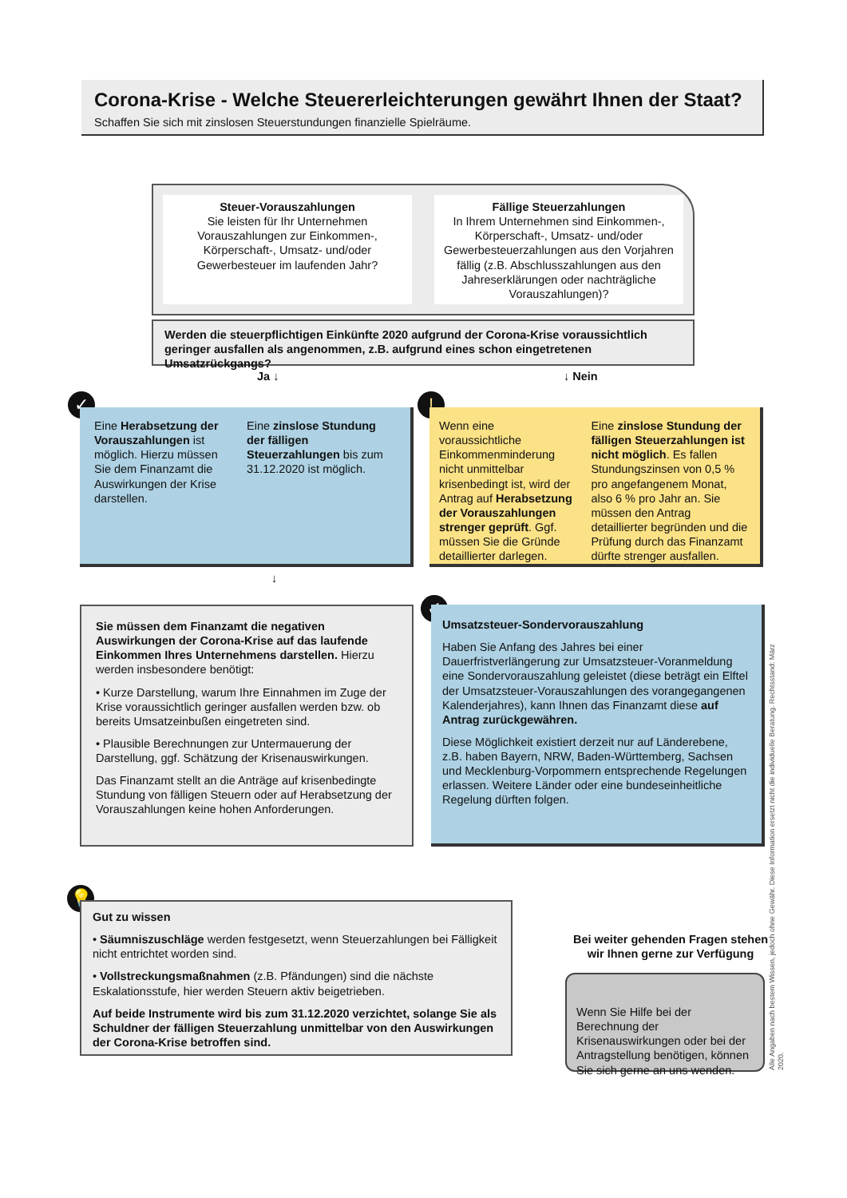Corona-Krise - Welche Steuererleichterungen gewährt Ihnen der Staat?
Schaffen Sie sich mit zinslosen Steuerstundungen finanzielle Spielräume.
Steuer-Vorauszahlungen
Sie leisten für Ihr Unternehmen Vorauszahlungen zur Einkommen-, Körperschaft-, Umsatz- und/oder Gewerbesteuer im laufenden Jahr?
Fällige Steuerzahlungen
In Ihrem Unternehmen sind Einkommen-, Körperschaft-, Umsatz- und/oder Gewerbesteuerzahlungen aus den Vorjahren fällig (z.B. Abschlusszahlungen aus den Jahreserklärungen oder nachträgliche Vorauszahlungen)?
Werden die steuerpflichtigen Einkünfte 2020 aufgrund der Corona-Krise voraussichtlich geringer ausfallen als angenommen, z.B. aufgrund eines schon eingetretenen Umsatzrückgangs?
Ja ↓ ↓ Nein
✓
Eine Herabsetzung der Vorauszahlungen ist möglich. Hierzu müssen Sie dem Finanzamt die Auswirkungen der Krise darstellen.
Eine zinslose Stundung der fälligen Steuerzahlungen bis zum 31.12.2020 ist möglich.
!
Wenn eine voraussichtliche Einkommenminderung nicht unmittelbar krisenbedingt ist, wird der Antrag auf Herabsetzung der Vorauszahlungen strenger geprüft. Ggf. müssen Sie die Gründe detaillierter darlegen.
Eine zinslose Stundung der fälligen Steuerzahlungen ist nicht möglich. Es fallen Stundungszinsen von 0,5 % pro angefangenem Monat, also 6 % pro Jahr an. Sie müssen den Antrag detaillierter begründen und die Prüfung durch das Finanzamt dürfte strenger ausfallen.
↓
Sie müssen dem Finanzamt die negativen Auswirkungen der Corona-Krise auf das laufende Einkommen Ihres Unternehmens darstellen. Hierzu werden insbesondere benötigt:
• Kurze Darstellung, warum Ihre Einnahmen im Zuge der Krise voraussichtlich geringer ausfallen werden bzw. ob bereits Umsatzeinbußen eingetreten sind.
• Plausible Berechnungen zur Untermauerung der Darstellung, ggf. Schätzung der Krisenauswirkungen.
Das Finanzamt stellt an die Anträge auf krisenbedingte Stundung von fälligen Steuern oder auf Herabsetzung der Vorauszahlungen keine hohen Anforderungen.
✓
Umsatzsteuer-Sondervorauszahlung
Haben Sie Anfang des Jahres bei einer Dauerfristverlängerung zur Umsatzsteuer-Voranmeldung eine Sondervorauszahlung geleistet (diese beträgt ein Elftel der Umsatzsteuer-Vorauszahlungen des vorangegangenen Kalenderjahres), kann Ihnen das Finanzamt diese auf Antrag zurückgewähren.
Diese Möglichkeit existiert derzeit nur auf Länderebene, z.B. haben Bayern, NRW, Baden-Württemberg, Sachsen und Mecklenburg-Vorpommern entsprechende Regelungen erlassen. Weitere Länder oder eine bundeseinheitliche Regelung dürften folgen.
💡
Gut zu wissen
• Säumniszuschläge werden festgesetzt, wenn Steuerzahlungen bei Fälligkeit nicht entrichtet worden sind.
• Vollstreckungsmaßnahmen (z.B. Pfändungen) sind die nächste Eskalationsstufe, hier werden Steuern aktiv beigetrieben.
Auf beide Instrumente wird bis zum 31.12.2020 verzichtet, solange Sie als Schuldner der fälligen Steuerzahlung unmittelbar von den Auswirkungen der Corona-Krise betroffen sind.
Bei weiter gehenden Fragen stehen wir Ihnen gerne zur Verfügung
Wenn Sie Hilfe bei der Berechnung der Krisenauswirkungen oder bei der Antragstellung benötigen, können Sie sich gerne an uns wenden.
Alle Angaben nach bestem Wissen, jedoch ohne Gewähr. Diese Information ersetzt nicht die individuelle Beratung. Rechtsstand: März 2020.